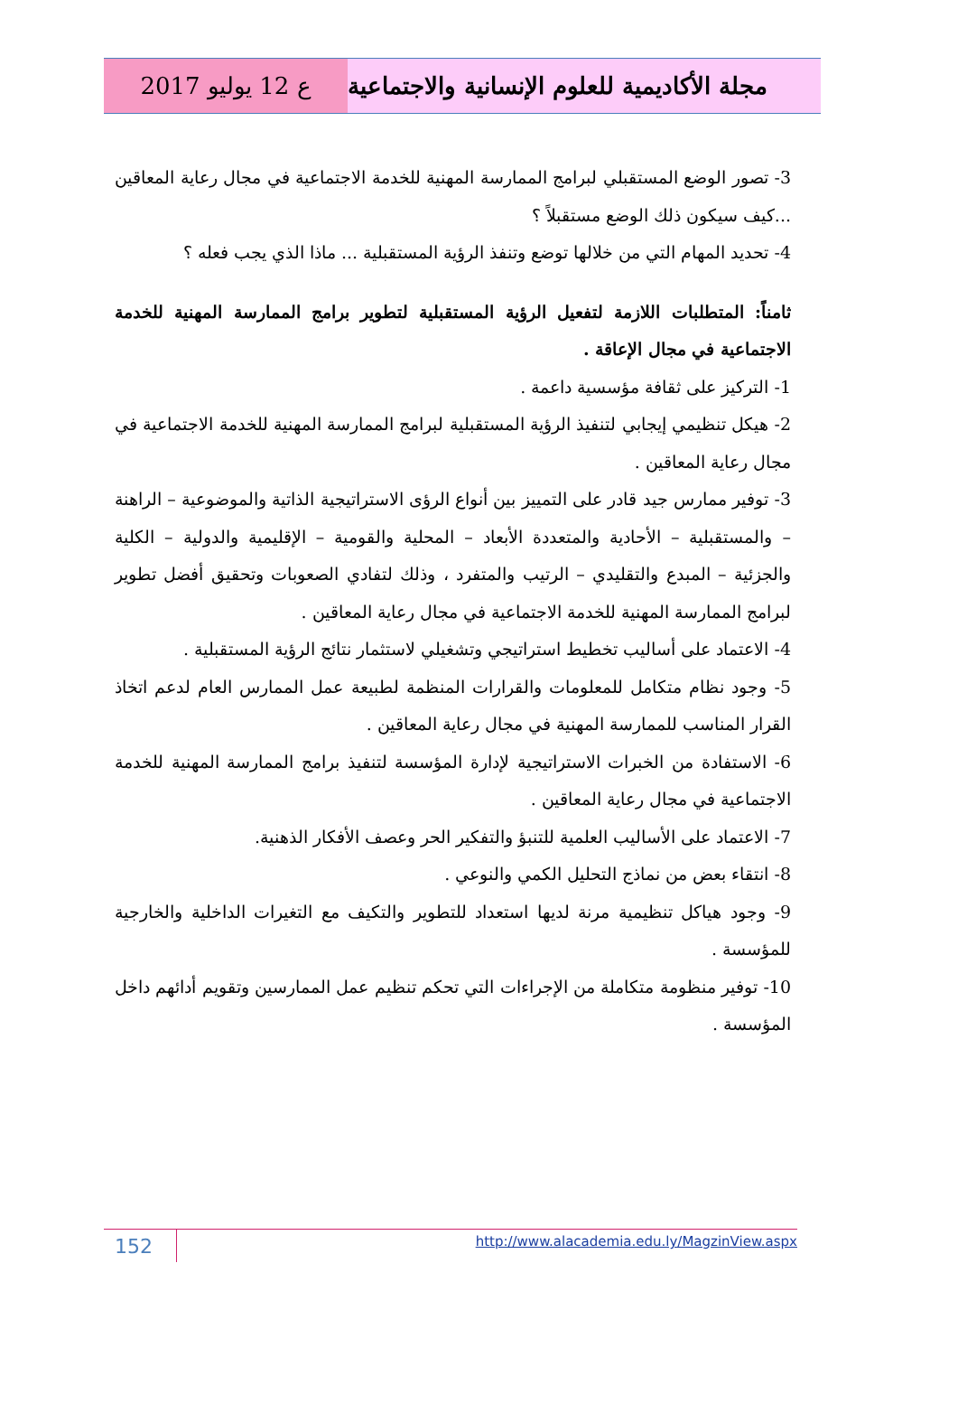ع 12 يوليو 2017 مجلة الأكاديمية للعلوم الإنسانية والاجتماعية
3- تصور الوضع المستقبلي لبرامج الممارسة المهنية للخدمة الاجتماعية في مجال رعاية المعاقين ...كيف سيكون ذلك الوضع مستقبلاً ؟
4- تحديد المهام التي من خلالها توضع وتنفذ الرؤية المستقبلية ... ماذا الذي يجب فعله ؟
ثامناً: المتطلبات اللازمة لتفعيل الرؤية المستقبلية لتطوير برامج الممارسة المهنية للخدمة الاجتماعية في مجال الإعاقة .
1- التركيز على ثقافة مؤسسية داعمة .
2- هيكل تنظيمي إيجابي لتنفيذ الرؤية المستقبلية لبرامج الممارسة المهنية للخدمة الاجتماعية في مجال رعاية المعاقين .
3- توفير ممارس جيد قادر على التمييز بين أنواع الرؤى الاستراتيجية الذاتية والموضوعية – الراهنة – والمستقبلية – الأحادية والمتعددة الأبعاد – المحلية والقومية – الإقليمية والدولية – الكلية والجزئية – المبدع والتقليدي – الرتيب والمتفرد ، وذلك لتفادي الصعوبات وتحقيق أفضل تطوير لبرامج الممارسة المهنية للخدمة الاجتماعية في مجال رعاية المعاقين .
4- الاعتماد على أساليب تخطيط استراتيجي وتشغيلي لاستثمار نتائج الرؤية المستقبلية .
5- وجود نظام متكامل للمعلومات والقرارات المنظمة لطبيعة عمل الممارس العام لدعم اتخاذ القرار المناسب للممارسة المهنية في مجال رعاية المعاقين .
6- الاستفادة من الخبرات الاستراتيجية لإدارة المؤسسة لتنفيذ برامج الممارسة المهنية للخدمة الاجتماعية في مجال رعاية المعاقين .
7- الاعتماد على الأساليب العلمية للتنبؤ والتفكير الحر وعصف الأفكار الذهنية.
8- انتقاء بعض من نماذج التحليل الكمي والنوعي .
9- وجود هياكل تنظيمية مرنة لديها استعداد للتطوير والتكيف مع التغيرات الداخلية والخارجية للمؤسسة .
10- توفير منظومة متكاملة من الإجراءات التي تحكم تنظيم عمل الممارسين وتقويم أدائهم داخل المؤسسة .
152
http://www.alacademia.edu.ly/MagzinView.aspx